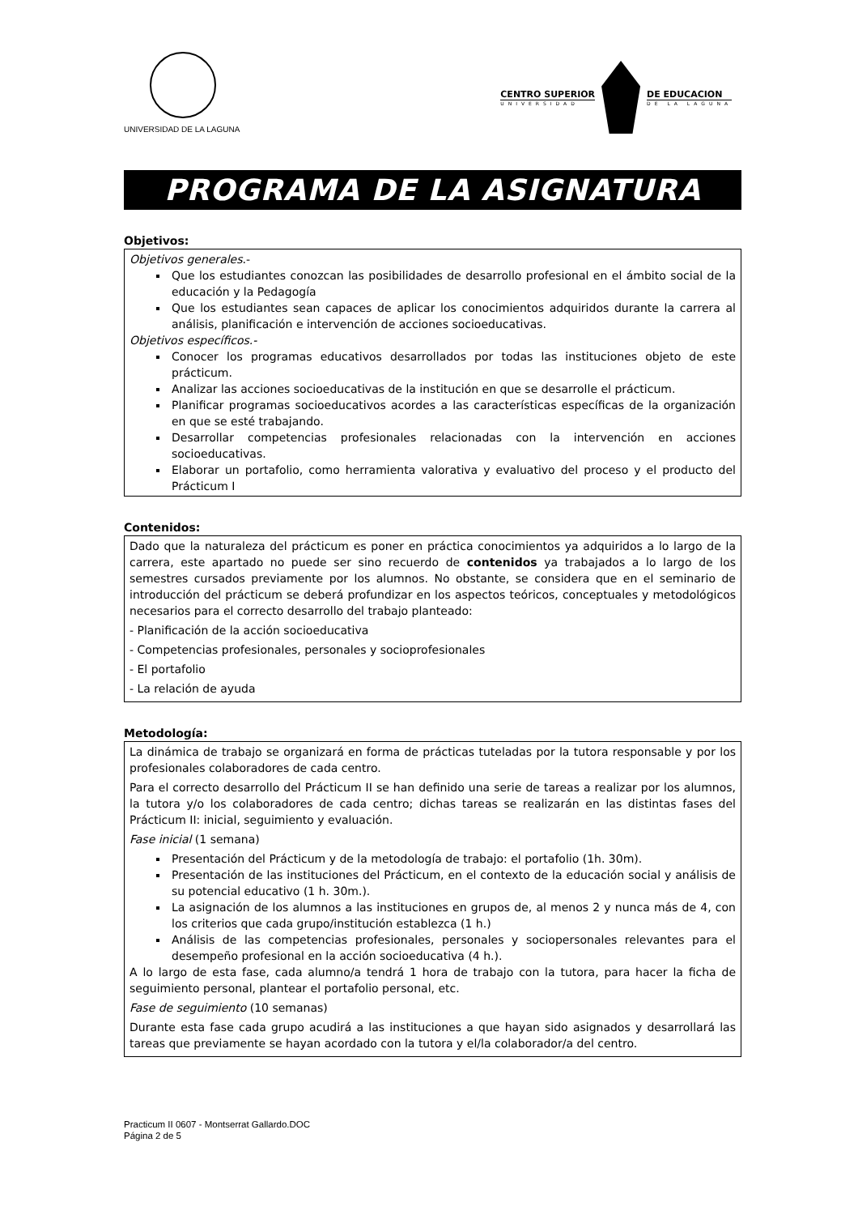UNIVERSIDAD DE LA LAGUNA
CENTRO SUPERIOR
UNIVERSIDAD
DE EDUCACION
DE LA LAGUNA
PROGRAMA DE LA ASIGNATURA
Objetivos:
Objetivos generales.-
Que los estudiantes conozcan las posibilidades de desarrollo profesional en el ámbito social de la educación y la Pedagogía
Que los estudiantes sean capaces de aplicar los conocimientos adquiridos durante la carrera al análisis, planificación e intervención de acciones socioeducativas.
Objetivos específicos.-
Conocer los programas educativos desarrollados por todas las instituciones objeto de este prácticum.
Analizar las acciones socioeducativas de la institución en que se desarrolle el prácticum.
Planificar programas socioeducativos acordes a las características específicas de la organización en que se esté trabajando.
Desarrollar competencias profesionales relacionadas con la intervención en acciones socioeducativas.
Elaborar un portafolio, como herramienta valorativa y evaluativo del proceso y el producto del Prácticum I
Contenidos:
Dado que la naturaleza del prácticum es poner en práctica conocimientos ya adquiridos a lo largo de la carrera, este apartado no puede ser sino recuerdo de contenidos ya trabajados a lo largo de los semestres cursados previamente por los alumnos. No obstante, se considera que en el seminario de introducción del prácticum se deberá profundizar en los aspectos teóricos, conceptuales y metodológicos necesarios para el correcto desarrollo del trabajo planteado:
- Planificación de la acción socioeducativa
- Competencias profesionales, personales y socioprofesionales
- El portafolio
- La relación de ayuda
Metodología:
La dinámica de trabajo se organizará en forma de prácticas tuteladas por la tutora responsable y por los profesionales colaboradores de cada centro.
Para el correcto desarrollo del Prácticum II se han definido una serie de tareas a realizar por los alumnos, la tutora y/o los colaboradores de cada centro; dichas tareas se realizarán en las distintas fases del Prácticum II: inicial, seguimiento y evaluación.
Fase inicial (1 semana)
Presentación del Prácticum y de la metodología de trabajo: el portafolio (1h. 30m).
Presentación de las instituciones del Prácticum, en el contexto de la educación social y análisis de su potencial educativo (1 h. 30m.).
La asignación de los alumnos a las instituciones en grupos de, al menos 2 y nunca más de 4, con los criterios que cada grupo/institución establezca (1 h.)
Análisis de las competencias profesionales, personales y sociopersonales relevantes para el desempeño profesional en la acción socioeducativa (4 h.).
A lo largo de esta fase, cada alumno/a tendrá 1 hora de trabajo con la tutora, para hacer la ficha de seguimiento personal, plantear el portafolio personal, etc.
Fase de seguimiento (10 semanas)
Durante esta fase cada grupo acudirá a las instituciones a que hayan sido asignados y desarrollará las tareas que previamente se hayan acordado con la tutora y el/la colaborador/a del centro.
Practicum II 0607 - Montserrat Gallardo.DOC
Página 2 de 5